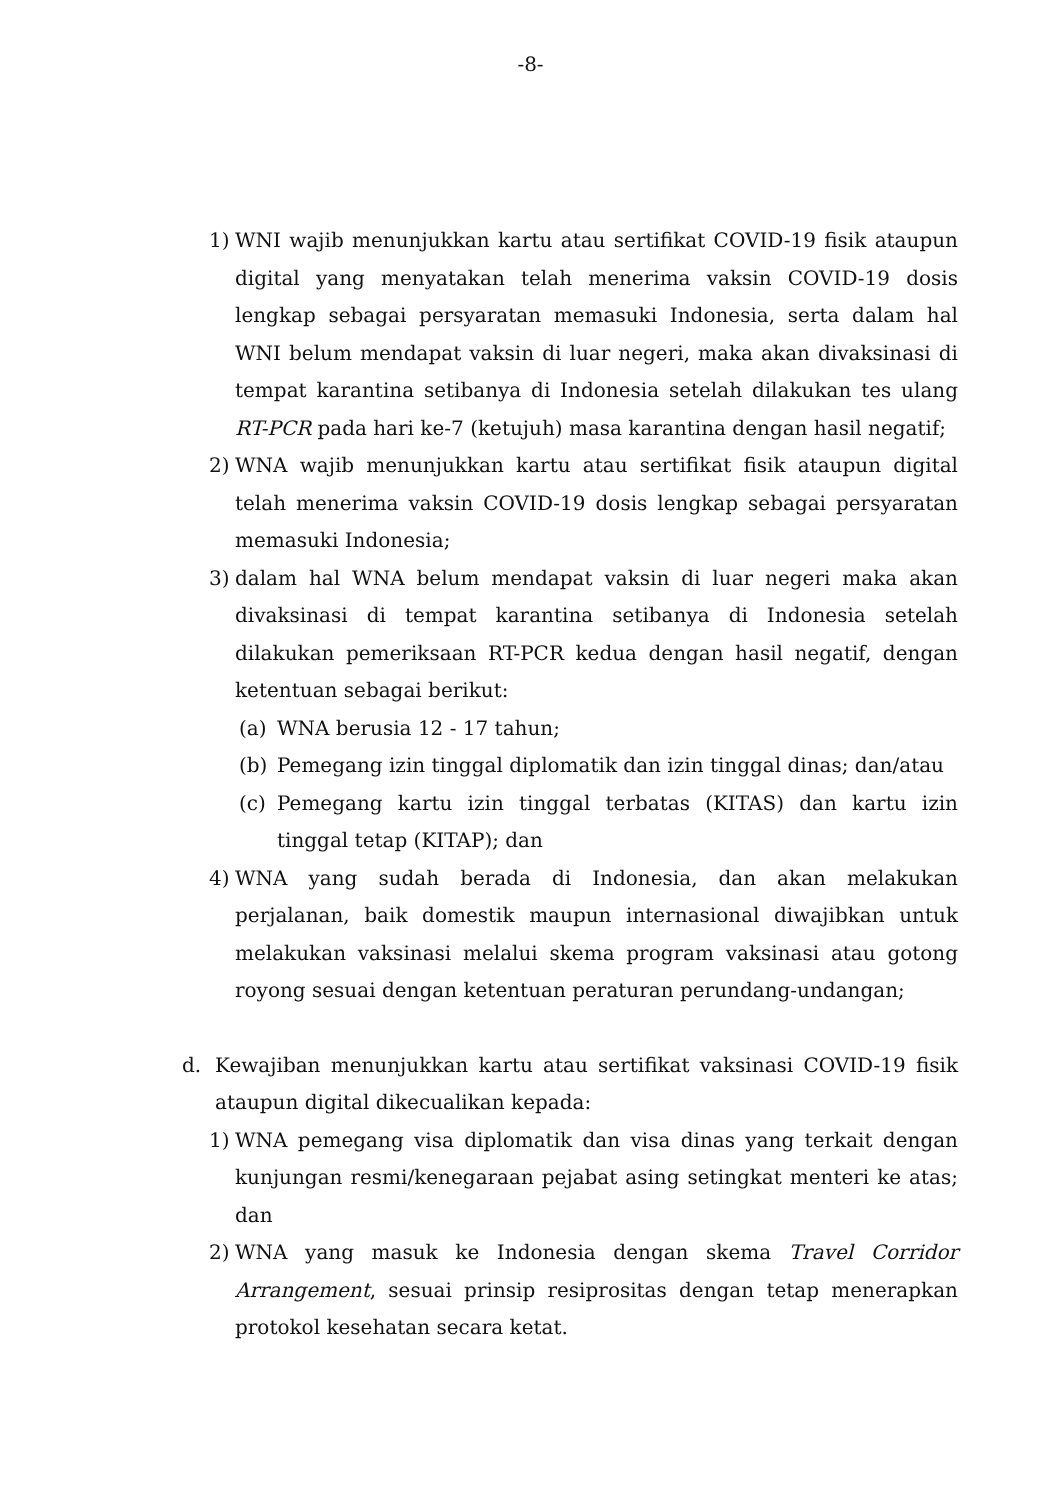-8-
1) WNI wajib menunjukkan kartu atau sertifikat COVID-19 fisik ataupun digital yang menyatakan telah menerima vaksin COVID-19 dosis lengkap sebagai persyaratan memasuki Indonesia, serta dalam hal WNI belum mendapat vaksin di luar negeri, maka akan divaksinasi di tempat karantina setibanya di Indonesia setelah dilakukan tes ulang RT-PCR pada hari ke-7 (ketujuh) masa karantina dengan hasil negatif;
2) WNA wajib menunjukkan kartu atau sertifikat fisik ataupun digital telah menerima vaksin COVID-19 dosis lengkap sebagai persyaratan memasuki Indonesia;
3) dalam hal WNA belum mendapat vaksin di luar negeri maka akan divaksinasi di tempat karantina setibanya di Indonesia setelah dilakukan pemeriksaan RT-PCR kedua dengan hasil negatif, dengan ketentuan sebagai berikut:
(a) WNA berusia 12 - 17 tahun;
(b) Pemegang izin tinggal diplomatik dan izin tinggal dinas; dan/atau
(c) Pemegang kartu izin tinggal terbatas (KITAS) dan kartu izin tinggal tetap (KITAP); dan
4) WNA yang sudah berada di Indonesia, dan akan melakukan perjalanan, baik domestik maupun internasional diwajibkan untuk melakukan vaksinasi melalui skema program vaksinasi atau gotong royong sesuai dengan ketentuan peraturan perundang-undangan;
d. Kewajiban menunjukkan kartu atau sertifikat vaksinasi COVID-19 fisik ataupun digital dikecualikan kepada:
1) WNA pemegang visa diplomatik dan visa dinas yang terkait dengan kunjungan resmi/kenegaraan pejabat asing setingkat menteri ke atas; dan
2) WNA yang masuk ke Indonesia dengan skema Travel Corridor Arrangement, sesuai prinsip resiprositas dengan tetap menerapkan protokol kesehatan secara ketat.